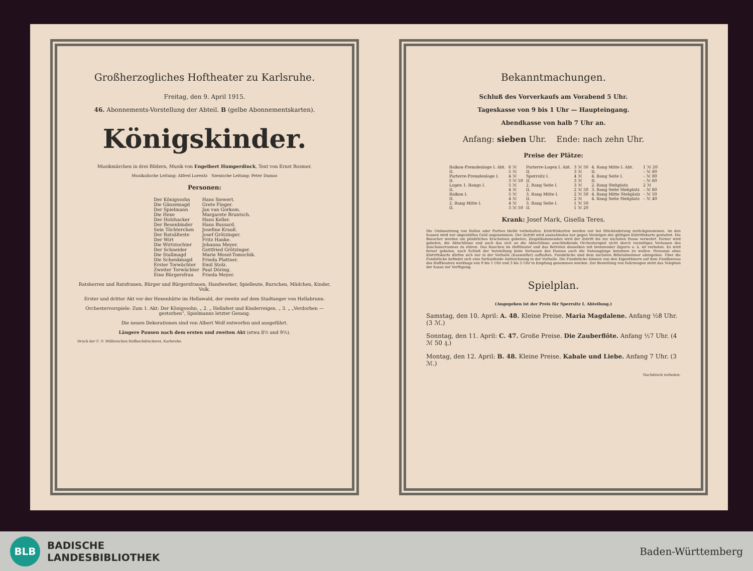Großherzogliches Hoftheater zu Karlsruhe.
Freitag, den 9. April 1915.
46. Abonnements-Vorstellung der Abteil. B (gelbe Abonnementskarten).
Königskinder.
Musikmärchen in drei Bildern, Musik von Engelbert Humperdinck, Text von Ernst Rosmer.
Musikalische Leitung: Alfred Lorentz Szenische Leitung: Peter Dumas
Personen:
| Der Königssohn | Hans Siewert. |
| Die Gänsemagd | Grete Finger. |
| Der Spielmann | Jan van Gorkom. |
| Die Hexe | Margarete Bruntsch. |
| Der Holzhacker | Hans Keller. |
| Der Besenbinder | Hans Bussard. |
| Sein Töchterchen | Josefine Krauß. |
| Der Ratsälteste | Josef Grötzinger. |
| Der Wirt | Fritz Hanke. |
| Die Wirtstochter | Johanna Meyer. |
| Der Schneider | Gottfried Grötzinger. |
| Die Stallmagd | Marie Mosel-Tomschik. |
| Die Schenkmagd | Frieda Plattner. |
| Erster Torwächter | Emil Stolz. |
| Zweiter Torwächter | Paul Döring. |
| Eine Bürgersfrau | Frieda Meyer. |
Ratsherren und Ratsfrauen, Bürger und Bürgersfrauen, Handwerker, Spielleute, Burschen, Mädchen, Kinder, Volk.
Erster und dritter Akt vor der Hexenhütte im Hellawald, der zweite auf dem Stadtanger von Hellabrunn.
Orchestervorspiele: Zum 1. Akt: Der Königssohn. „ 2. „ Hellafest und Kinderreigen. „ 3. „ „Verdorben — gestorben“, Spielmanns letzter Gesang.
Die neuen Dekorationen sind von Albert Wolf entworfen und ausgeführt.
Längere Pausen nach dem ersten und zweiten Akt (etwa 8½ und 9½).
Druck der C. F. Müllerschen Hofbuchdruckerei, Karlsruhe.
Bekanntmachungen.
Schluß des Vorverkaufs am Vorabend 5 Uhr.
Tageskasse von 9 bis 1 Uhr — Haupteingang.
Abendkasse von halb 7 Uhr an.
Anfang: sieben Uhr. Ende: nach zehn Uhr.
Preise der Plätze:
| Balkon-Fremdenloge I. Abt. | 6 ℳ | Parterre-Logen I. Abt. | 3 ℳ 50 | 4. Rang Mitte I. Abt. | 1 ℳ 20 |
| II. | 5 ℳ | II. | 3 ℳ | II. | – ℳ 80 |
| Parterre-Fremdenloge I. | 4 ℳ | Sperrsitz I. | 4 ℳ | 4. Rang Seite I. | – ℳ 80 |
| II. | 3 ℳ 50 | II. | 3 ℳ | II. | – ℳ 60 |
| Logen 1. Rangs I. | 5 ℳ | 2. Rang Seite I. | 3 ℳ | 2. Rang Stehplatz | 2 ℳ |
| II. | 4 ℳ | II. | 2 ℳ 50 | 3. Rang Seite Stehplatz | – ℳ 60 |
| Balkon I. | 5 ℳ | 3. Rang Mitte I. | 2 ℳ 50 | 4. Rang Mitte Stehplatz | – ℳ 50 |
| II. | 4 ℳ | II. | 2 ℳ | 4. Rang Seite Stehplatz | – ℳ 40 |
| 2. Rang Mitte I. | 4 ℳ | 3. Rang Seite I. | 1 ℳ 50 | | |
| II. | 3 ℳ 50 | II. | 1 ℳ 20 | | |
Krank: Josef Mark, Gisella Teres.
Die Umbesetzung von Rollen oder Partien bleibt vorbehalten. Eintrittskarten werden nur bei Stückänderung zurückgenommen. An den Kassen wird nur abgezähltes Geld angenommen. Der Zutritt wird ausnahmslos nur gegen Vorzeigen der gültigen Eintrittskarte gestattet. Die Besucher werden um pünktliches Erscheinen gebeten; Zuspätkommenden wird der Zutritt bis zur nächsten Pause verwehrt. Ferner wird gebeten, die Aktschlüsse und auch das sich an die Aktschlüsse anschließende Orchesterspiel nicht durch vorzeitiges Verlassen des Zuschauerraumes zu stören. Das Rauchen im Hoftheater und das Betreten desselben mit brennender Zigarre o. ä. ist verboten. Es wird ferner gebeten, nach Schluß der Vorstellung beim Verlassen des Hauses auch die Notausgänge benutzen zu wollen. Personen ohne Eintrittskarte dürfen sich nur in der Vorhalle (Kassenflur) aufhalten. Fundstücke sind dem nächsten Billetabnehmer abzugeben. Über die Fundstücke befindet sich eine fortlaufende Aufzeichnung in der Vorhalle. Die Fundstücke können von den Eigentümern auf dem Fundbureau des Hoftheaters werktags von 9 bis 1 Uhr und 3 bis 5 Uhr in Empfang genommen werden. Zur Bestellung von Fahrzeugen steht das Telephon der Kasse zur Verfügung.
Spielplan.
(Angegeben ist der Preis für Sperrsitz I. Abteilung.)
Samstag, den 10. April: A. 48. Kleine Preise. Maria Magdalene. Anfang ½8 Uhr. (3 ℳ.)
Sonntag, den 11. April: C. 47. Große Preise. Die Zauberflöte. Anfang ½7 Uhr. (4 ℳ 50 ₰.)
Montag, den 12. April: B. 48. Kleine Preise. Kabale und Liebe. Anfang 7 Uhr. (3 ℳ.)
Nachdruck verboten.
BLB
BADISCHE
LANDESBIBLIOTHEK
Baden-Württemberg